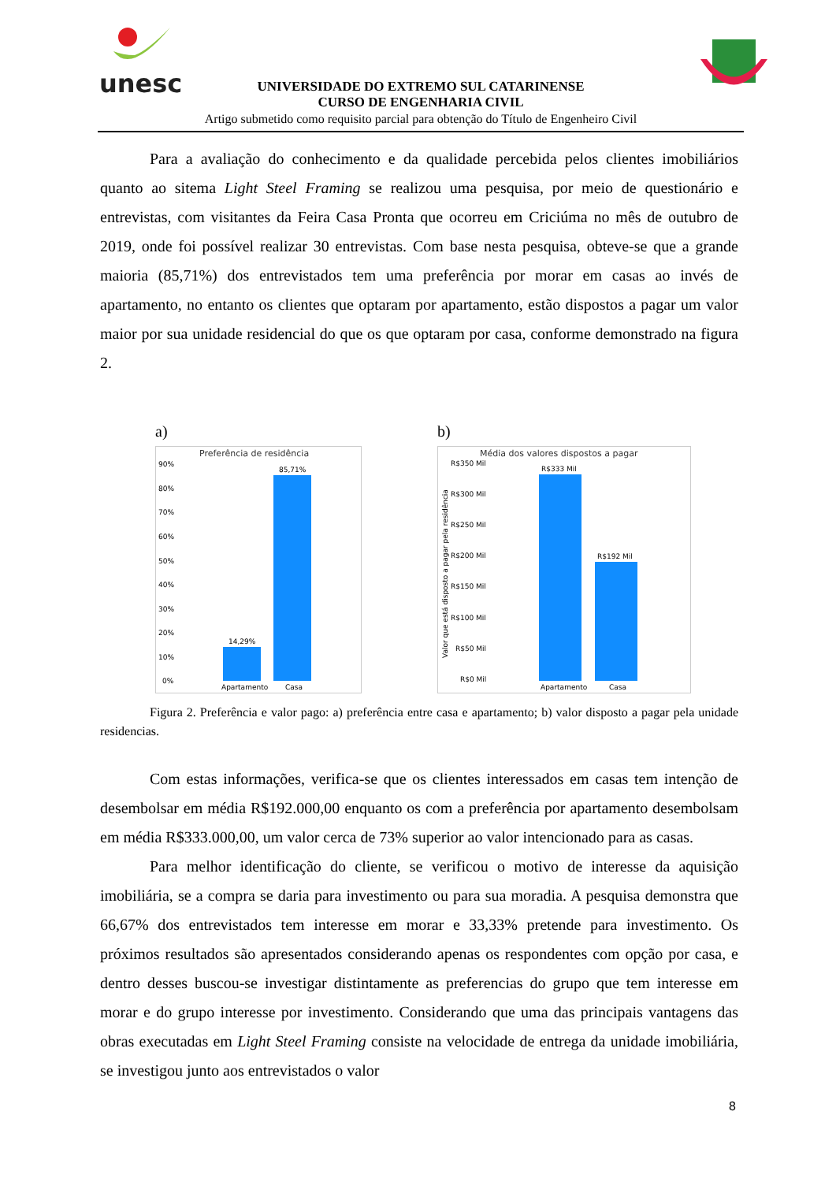unesc
UNIVERSIDADE DO EXTREMO SUL CATARINENSE
CURSO DE ENGENHARIA CIVIL
Artigo submetido como requisito parcial para obtenção do Título de Engenheiro Civil
Para a avaliação do conhecimento e da qualidade percebida pelos clientes imobiliários quanto ao sitema Light Steel Framing se realizou uma pesquisa, por meio de questionário e entrevistas, com visitantes da Feira Casa Pronta que ocorreu em Criciúma no mês de outubro de 2019, onde foi possível realizar 30 entrevistas. Com base nesta pesquisa, obteve-se que a grande maioria (85,71%) dos entrevistados tem uma preferência por morar em casas ao invés de apartamento, no entanto os clientes que optaram por apartamento, estão dispostos a pagar um valor maior por sua unidade residencial do que os que optaram por casa, conforme demonstrado na figura 2.
a)
Preferência de residência
90%
80%
70%
60%
50%
40%
30%
20%
10%
0%
14,29%
85,71%
Apartamento
Casa
b)
Média dos valores dispostos a pagar
R$350 Mil
R$300 Mil
R$250 Mil
R$200 Mil
R$150 Mil
R$100 Mil
R$50 Mil
R$0 Mil
Valor que está disposto a pagar pela residência
R$333 Mil
R$192 Mil
Apartamento
Casa
Figura 2. Preferência e valor pago: a) preferência entre casa e apartamento; b) valor disposto a pagar pela unidade residencias.
Com estas informações, verifica-se que os clientes interessados em casas tem intenção de desembolsar em média R$192.000,00 enquanto os com a preferência por apartamento desembolsam em média R$333.000,00, um valor cerca de 73% superior ao valor intencionado para as casas.
Para melhor identificação do cliente, se verificou o motivo de interesse da aquisição imobiliária, se a compra se daria para investimento ou para sua moradia. A pesquisa demonstra que 66,67% dos entrevistados tem interesse em morar e 33,33% pretende para investimento. Os próximos resultados são apresentados considerando apenas os respondentes com opção por casa, e dentro desses buscou-se investigar distintamente as preferencias do grupo que tem interesse em morar e do grupo interesse por investimento. Considerando que uma das principais vantagens das obras executadas em Light Steel Framing consiste na velocidade de entrega da unidade imobiliária, se investigou junto aos entrevistados o valor
8